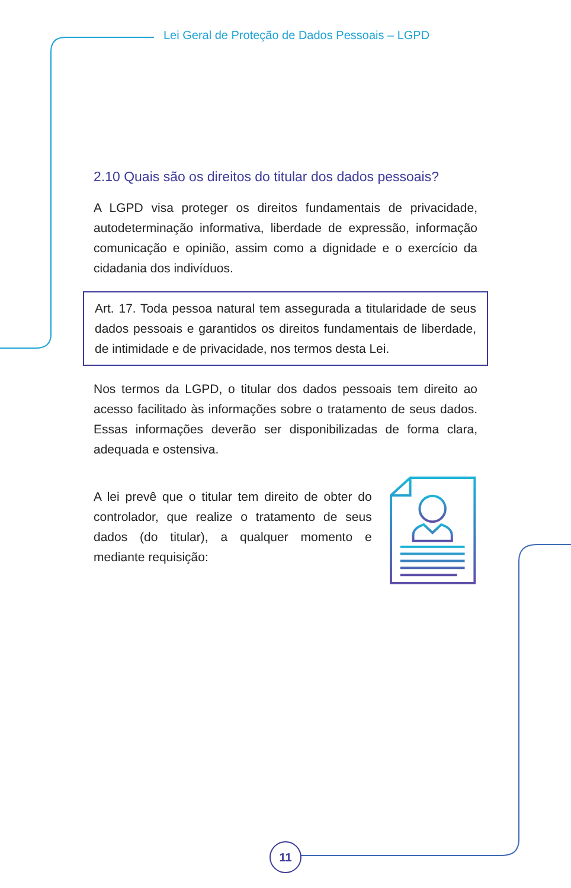Lei Geral de Proteção de Dados Pessoais – LGPD
2.10 Quais são os direitos do titular dos dados pessoais?
A LGPD visa proteger os direitos fundamentais de privacidade, autodeterminação informativa, liberdade de expressão, informação comunicação e opinião, assim como a dignidade e o exercício da cidadania dos indivíduos.
Art. 17. Toda pessoa natural tem assegurada a titularidade de seus dados pessoais e garantidos os direitos fundamentais de liberdade, de intimidade e de privacidade, nos termos desta Lei.
Nos termos da LGPD, o titular dos dados pessoais tem direito ao acesso facilitado às informações sobre o tratamento de seus dados. Essas informações deverão ser disponibilizadas de forma clara, adequada e ostensiva.
A lei prevê que o titular tem direito de obter do controlador, que realize o tratamento de seus dados (do titular), a qualquer momento e mediante requisição:
11